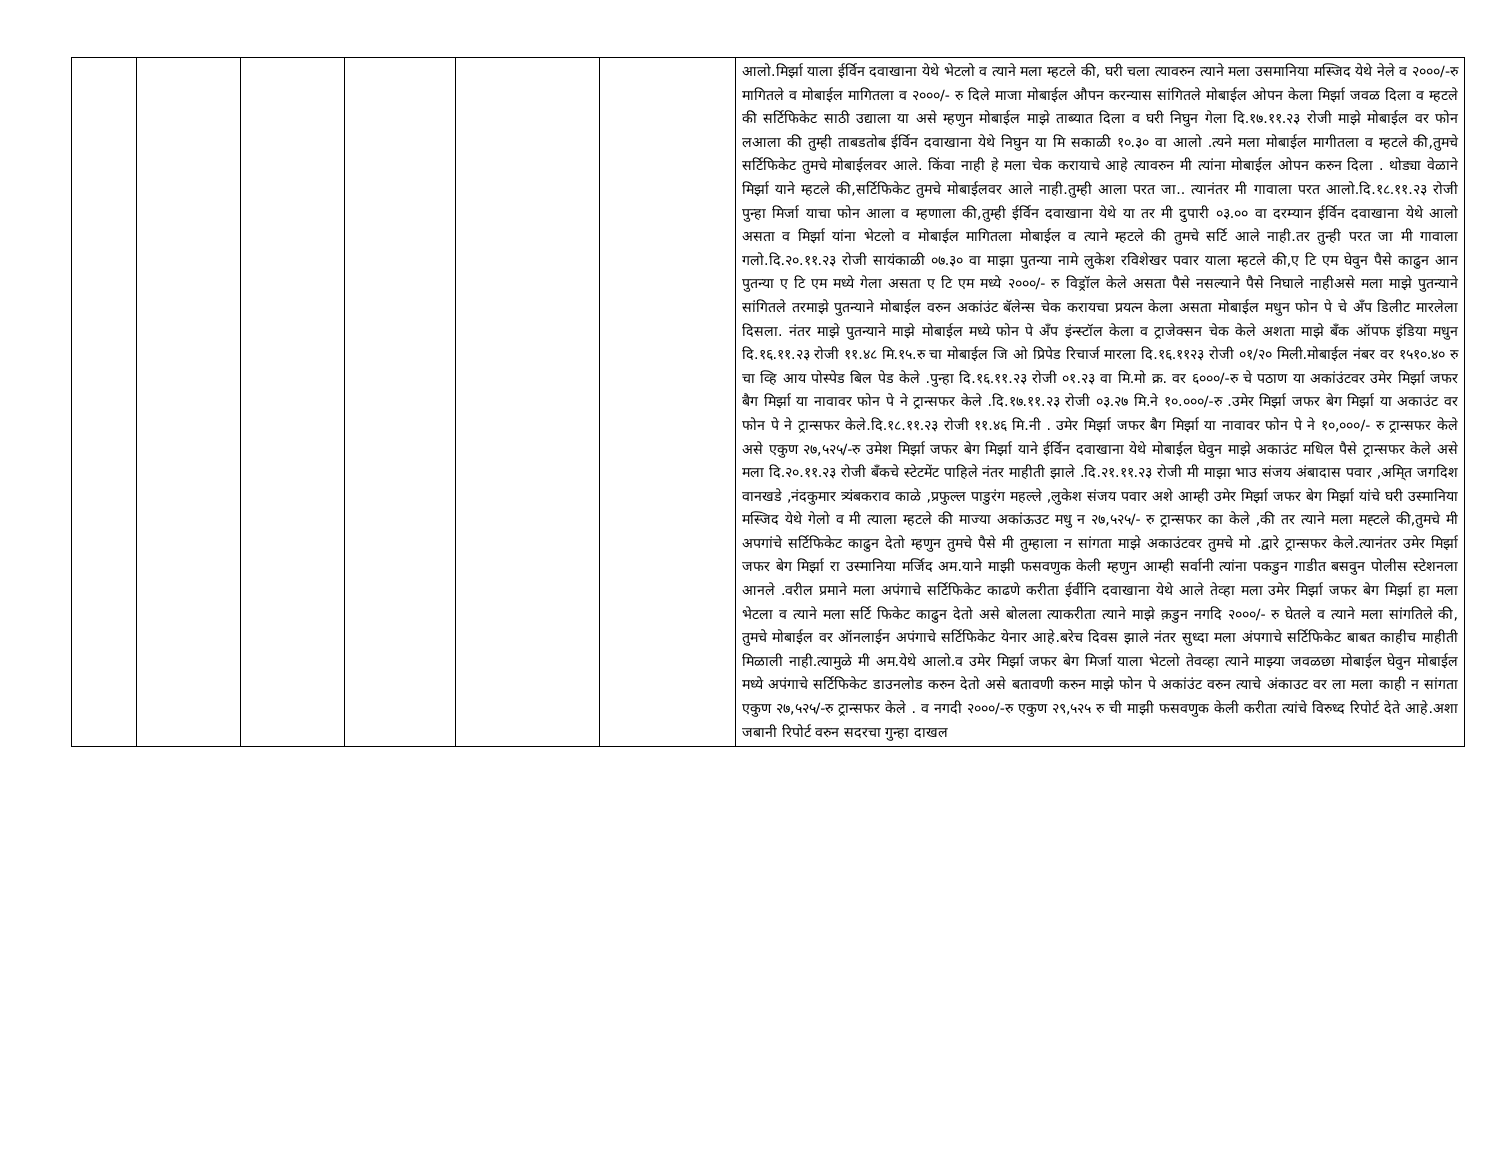| | | | | | | आलो.मिर्झा याला ईर्विन दवाखाना येथे भेटलो व त्याने मला म्हटले की, घरी चला त्यावरुन त्याने मला उसमानिया मस्जिद येथे नेले व २०००/-रु मागितले व मोबाईल मागितला व २०००/- रु दिले माजा मोबाईल औपन करन्यास सांगितले मोबाईल ओपन केला मिर्झा जवळ दिला व म्हटले की सर्टिफिकेट साठी उद्याला या असे म्हणुन मोबाईल माझे ताब्यात दिला व घरी निघुन गेला दि.१७.११.२३ रोजी माझे मोबाईल वर फोन लआला की तुम्ही ताबडतोब ईर्विन दवाखाना येथे निघुन या मि सकाळी १०.३० वा आलो .त्यने मला मोबाईल मागीतला व म्हटले की,तुमचे सर्टिफिकेट तुमचे मोबाईलवर आले. किंवा नाही हे मला चेक करायाचे आहे त्यावरुन मी त्यांना मोबाईल ओपन करुन दिला . थोड्या वेळाने मिर्झा याने म्हटले की,सर्टिफिकेट तुमचे मोबाईलवर आले नाही.तुम्ही आला परत जा.. त्यानंतर मी गावाला परत आलो.दि.१८.११.२३ रोजी पुन्हा मिर्जा याचा फोन आला व म्हणाला की,तुम्ही ईर्विन दवाखाना येथे या तर मी दुपारी ०३.०० वा दरम्यान ईर्विन दवाखाना येथे आलो असता व मिर्झा यांना भेटलो व मोबाईल मागितला मोबाईल व त्याने म्हटले की तुमचे सर्टि आले नाही.तर तुन्ही परत जा मी गावाला गलो.दि.२०.११.२३ रोजी सायंकाळी ०७.३० वा माझा पुतन्या नामे लुकेश रविशेखर पवार याला म्हटले की,ए टि एम घेवुन पैसे काढुन आन पुतन्या ए टि एम मध्ये गेला असता ए टि एम मध्ये २०००/- रु विड्रॉल केले असता पैसे नसल्याने पैसे निघाले नाहीअसे मला माझे पुतन्याने सांगितले तरमाझे पुतन्याने मोबाईल वरुन अकांउंट बॅलेन्स चेक करायचा प्रयत्न केला असता मोबाईल मधुन फोन पे चे अँप डिलीट मारलेला दिसला. नंतर माझे पुतन्याने माझे मोबाईल मध्ये फोन पे अँप इंन्स्टॉल केला व ट्राजेक्सन चेक केले अशता माझे बँक ऑपफ इंडिया मधुन दि.१६.११.२३ रोजी ११.४८ मि.१५.रु चा मोबाईल जि ओ प्रिपेड रिचार्ज मारला दि.१६.११२३ रोजी ०१/२० मिली.मोबाईल नंबर वर १५१०.४० रु चा व्हि आय पोस्पेड बिल पेड केले .पुन्हा दि.१६.११.२३ रोजी ०१.२३ वा मि.मो क्र. वर ६०००/-रु चे पठाण या अकांउंटवर उमेर मिर्झा जफर बैग मिर्झा या नावावर फोन पे ने ट्रान्सफर केले .दि.१७.११.२३ रोजी ०३.२७ मि.ने १०.०००/-रु .उमेर मिर्झा जफर बेग मिर्झा या अकाउंट वर फोन पे ने ट्रान्सफर केले.दि.१८.११.२३ रोजी ११.४६ मि.नी . उमेर मिर्झा जफर बैग मिर्झा या नावावर फोन पे ने १०,०००/- रु ट्रान्सफर केले असे एकुण २७,५२५/-रु उमेश मिर्झा जफर बेग मिर्झा याने ईर्विन दवाखाना येथे मोबाईल घेवुन माझे अकाउंट मधिल पैसे ट्रान्सफर केले असे मला दि.२०.११.२३ रोजी बँकचे स्टेटमेंट पाहिले नंतर माहीती झाले .दि.२१.११.२३ रोजी मी माझा भाउ संजय अंबादास पवार ,अमि्त जगदिश वानखडे ,नंदकुमार त्र्यंबकराव काळे ,प्रफुल्ल पाडुरंग महल्ले ,लुकेश संजय पवार अशे आम्ही उमेर मिर्झा जफर बेग मिर्झा यांचे घरी उस्मानिया मस्जिद येथे गेलो व मी त्याला म्हटले की माज्या अकांऊउट मधु न २७,५२५/- रु ट्रान्सफर का केले ,की तर त्याने मला मह्टले की,तुमचे मी अपगांचे सर्टिफिकेट काढुन देतो म्हणुन तुमचे पैसे मी तुम्हाला न सांगता माझे अकाउंटवर तुमचे मो .द्वारे ट्रान्सफर केले.त्यानंतर उमेर मिर्झा जफर बेग मिर्झा रा उस्मानिया मर्जिद अम.याने माझी फसवणुक केली म्हणुन आम्ही सर्वानी त्यांना पकडुन गाडीत बसवुन पोलीस स्टेशनला आनले .वरील प्रमाने मला अपंगाचे सर्टिफिकेट काढणे करीता ईर्वीनि दवाखाना येथे आले तेव्हा मला उमेर मिर्झा जफर बेग मिर्झा हा मला भेटला व त्याने मला सर्टि फिकेट काढुन देतो असे बोलला त्याकरीता त्याने माझे क़डुन नगदि २०००/- रु घेतले व त्याने मला सांगतिले की, तुमचे मोबाईल वर ऑनलाईन अपंगाचे सर्टिफिकेट येनार आहे.बरेच दिवस झाले नंतर सुध्दा मला अंपगाचे सर्टिफिकेट बाबत काहीच माहीती मिळाली नाही.त्यामुळे मी अम.येथे आलो.व उमेर मिर्झा जफर बेग मिर्जा याला भेटलो तेवव्हा त्याने माझ्या जवळछा मोबाईल घेवुन मोबाईल मध्ये अपंगाचे सर्टिफिकेट डाउनलोड करुन देतो असे बतावणी करुन माझे फोन पे अकांउंट वरुन त्याचे अंकाउट वर ला मला काही न सांगता एकुण २७,५२५/-रु ट्रान्सफर केले . व नगदी २०००/-रु एकुण २९,५२५ रु ची माझी फसवणुक केली करीता त्यांचे विरुध्द रिपोर्ट देते आहे.अशा जबानी रिपोर्ट वरुन सदरचा गुन्हा दाखल |